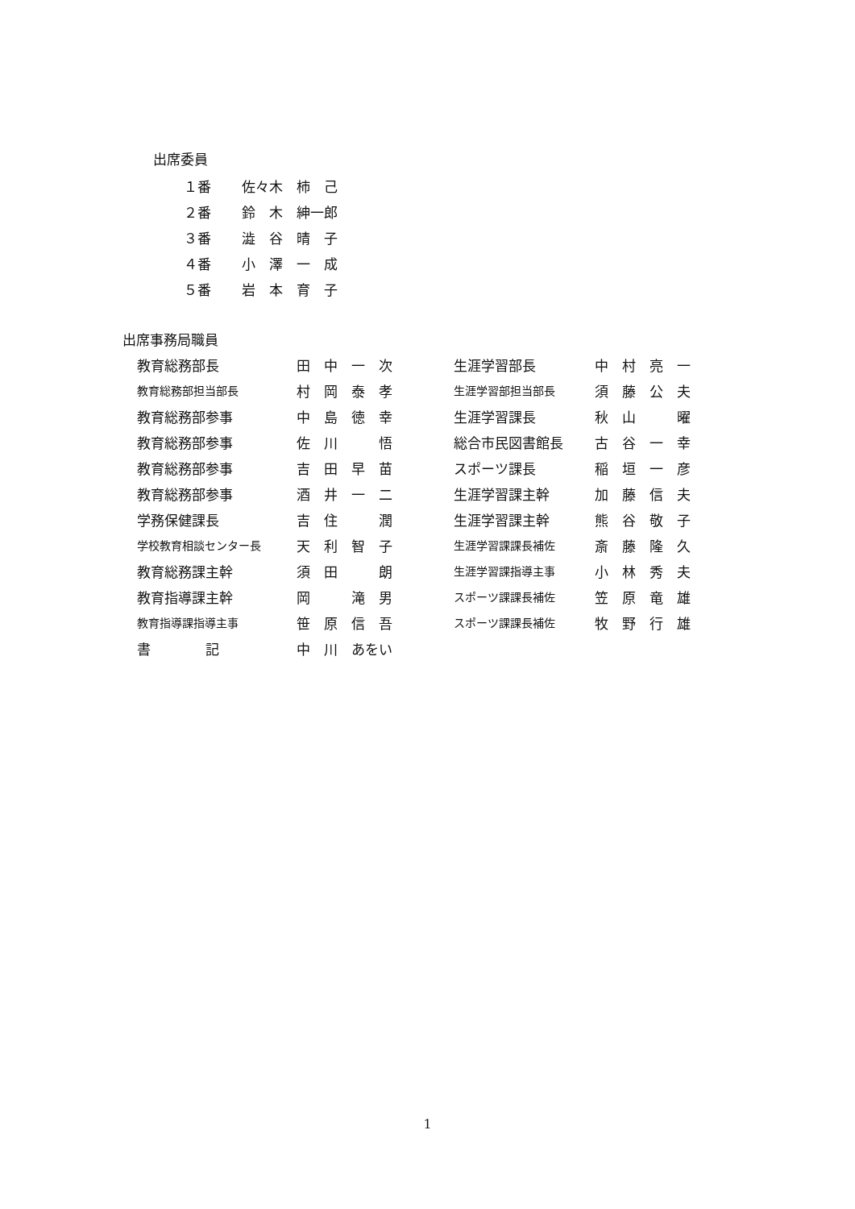出席委員
| １番 | 佐々木 柿 己 |
| ２番 | 鈴 木 紳一郎 |
| ３番 | 澁 谷 晴 子 |
| ４番 | 小 澤 一 成 |
| ５番 | 岩 本 育 子 |
出席事務局職員
| 教育総務部長 | 田 中 一 次 | 生涯学習部長 | 中 村 亮 一 |
| 教育総務部担当部長 | 村 岡 泰 孝 | 生涯学習部担当部長 | 須 藤 公 夫 |
| 教育総務部参事 | 中 島 徳 幸 | 生涯学習課長 | 秋 山 曜 |
| 教育総務部参事 | 佐 川 悟 | 総合市民図書館長 | 古 谷 一 幸 |
| 教育総務部参事 | 吉 田 早 苗 | スポーツ課長 | 稲 垣 一 彦 |
| 教育総務部参事 | 酒 井 一 二 | 生涯学習課主幹 | 加 藤 信 夫 |
| 学務保健課長 | 吉 住 潤 | 生涯学習課主幹 | 熊 谷 敬 子 |
| 学校教育相談センター長 | 天 利 智 子 | 生涯学習課課長補佐 | 斎 藤 隆 久 |
| 教育総務課主幹 | 須 田 朗 | 生涯学習課指導主事 | 小 林 秀 夫 |
| 教育指導課主幹 | 岡 滝 男 | スポーツ課課長補佐 | 笠 原 竜 雄 |
| 教育指導課指導主事 | 笹 原 信 吾 | スポーツ課課長補佐 | 牧 野 行 雄 |
| 書 記 | 中 川 あをい | | |
1